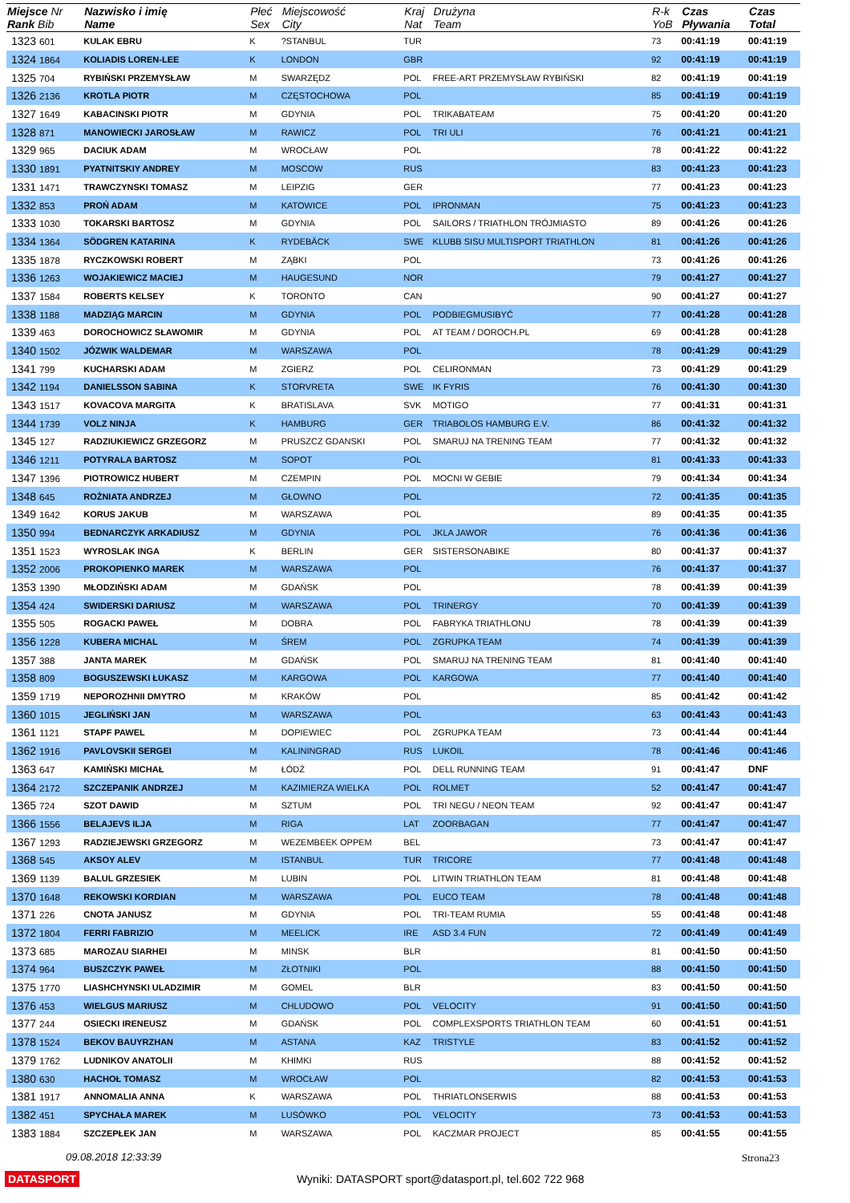| Miejsce Nr Rank Bib | Nazwisko i imię Name | Płeć Sex | Miejscowość City | Kraj Nat | Drużyna Team | R-k YoB | Czas Pływania | Czas Total |
| --- | --- | --- | --- | --- | --- | --- | --- | --- |
| 1323 601 | KULAK EBRU | K | ?STANBUL | TUR | | 73 | 00:41:19 | 00:41:19 |
| 1324 1864 | KOLIADIS LOREN-LEE | K | LONDON | GBR | | 92 | 00:41:19 | 00:41:19 |
| 1325 704 | RYBIŃSKI PRZEMYSŁAW | M | SWARZĘDZ | POL | FREE-ART PRZEMYSŁAW RYBIŃSKI | 82 | 00:41:19 | 00:41:19 |
| 1326 2136 | KROTLA PIOTR | M | CZĘSTOCHOWA | POL | | 85 | 00:41:19 | 00:41:19 |
| 1327 1649 | KABACINSKI PIOTR | M | GDYNIA | POL | TRIKABATEAM | 75 | 00:41:20 | 00:41:20 |
| 1328 871 | MANOWIECKI JAROSŁAW | M | RAWICZ | POL | TRI ULI | 76 | 00:41:21 | 00:41:21 |
| 1329 965 | DACIUK ADAM | M | WROCŁAW | POL | | 78 | 00:41:22 | 00:41:22 |
| 1330 1891 | PYATNITSKIY ANDREY | M | MOSCOW | RUS | | 83 | 00:41:23 | 00:41:23 |
| 1331 1471 | TRAWCZYNSKI TOMASZ | M | LEIPZIG | GER | | 77 | 00:41:23 | 00:41:23 |
| 1332 853 | PROŃ ADAM | M | KATOWICE | POL | IPRONMAN | 75 | 00:41:23 | 00:41:23 |
| 1333 1030 | TOKARSKI BARTOSZ | M | GDYNIA | POL | SAILORS / TRIATHLON TRÓJMIASTO | 89 | 00:41:26 | 00:41:26 |
| 1334 1364 | SÖDGREN KATARINA | K | RYDEBÄCK | SWE | KLUBB SISU MULTISPORT TRIATHLON | 81 | 00:41:26 | 00:41:26 |
| 1335 1878 | RYCZKOWSKI ROBERT | M | ZĄBKI | POL | | 73 | 00:41:26 | 00:41:26 |
| 1336 1263 | WOJAKIEWICZ MACIEJ | M | HAUGESUND | NOR | | 79 | 00:41:27 | 00:41:27 |
| 1337 1584 | ROBERTS KELSEY | K | TORONTO | CAN | | 90 | 00:41:27 | 00:41:27 |
| 1338 1188 | MADZIĄG MARCIN | M | GDYNIA | POL | PODBIEGMUSIBYĆ | 77 | 00:41:28 | 00:41:28 |
| 1339 463 | DOROCHOWICZ SŁAWOMIR | M | GDYNIA | POL | AT TEAM / DOROCH.PL | 69 | 00:41:28 | 00:41:28 |
| 1340 1502 | JÓZWIK WALDEMAR | M | WARSZAWA | POL | | 78 | 00:41:29 | 00:41:29 |
| 1341 799 | KUCHARSKI ADAM | M | ZGIERZ | POL | CELIRONMAN | 73 | 00:41:29 | 00:41:29 |
| 1342 1194 | DANIELSSON SABINA | K | STORVRETA | SWE | IK FYRIS | 76 | 00:41:30 | 00:41:30 |
| 1343 1517 | KOVACOVA MARGITA | K | BRATISLAVA | SVK | MOTIGO | 77 | 00:41:31 | 00:41:31 |
| 1344 1739 | VOLZ NINJA | K | HAMBURG | GER | TRIABOLOS HAMBURG E.V. | 86 | 00:41:32 | 00:41:32 |
| 1345 127 | RADZIUKIEWICZ GRZEGORZ | M | PRUSZCZ GDANSKI | POL | SMARUJ NA TRENING TEAM | 77 | 00:41:32 | 00:41:32 |
| 1346 1211 | POTYRALA BARTOSZ | M | SOPOT | POL | | 81 | 00:41:33 | 00:41:33 |
| 1347 1396 | PIOTROWICZ HUBERT | M | CZEMPIN | POL | MOCNI W GEBIE | 79 | 00:41:34 | 00:41:34 |
| 1348 645 | ROŻNIATA ANDRZEJ | M | GŁOWNO | POL | | 72 | 00:41:35 | 00:41:35 |
| 1349 1642 | KORUS JAKUB | M | WARSZAWA | POL | | 89 | 00:41:35 | 00:41:35 |
| 1350 994 | BEDNARCZYK ARKADIUSZ | M | GDYNIA | POL | JKLA JAWOR | 76 | 00:41:36 | 00:41:36 |
| 1351 1523 | WYROSLAK INGA | K | BERLIN | GER | SISTERSONABIKE | 80 | 00:41:37 | 00:41:37 |
| 1352 2006 | PROKOPIENKO MAREK | M | WARSZAWA | POL | | 76 | 00:41:37 | 00:41:37 |
| 1353 1390 | MŁODZIŃSKI ADAM | M | GDAŃSK | POL | | 78 | 00:41:39 | 00:41:39 |
| 1354 424 | SWIDERSKI DARIUSZ | M | WARSZAWA | POL | TRINERGY | 70 | 00:41:39 | 00:41:39 |
| 1355 505 | ROGACKI PAWEŁ | M | DOBRA | POL | FABRYKA TRIATHLONU | 78 | 00:41:39 | 00:41:39 |
| 1356 1228 | KUBERA MICHAL | M | ŚREM | POL | ZGRUPKA TEAM | 74 | 00:41:39 | 00:41:39 |
| 1357 388 | JANTA MAREK | M | GDAŃSK | POL | SMARUJ NA TRENING TEAM | 81 | 00:41:40 | 00:41:40 |
| 1358 809 | BOGUSZEWSKI ŁUKASZ | M | KARGOWA | POL | KARGOWA | 77 | 00:41:40 | 00:41:40 |
| 1359 1719 | NEPOROZHNII DMYTRO | M | KRAKÓW | POL | | 85 | 00:41:42 | 00:41:42 |
| 1360 1015 | JEGLIŃSKI JAN | M | WARSZAWA | POL | | 63 | 00:41:43 | 00:41:43 |
| 1361 1121 | STAPF PAWEL | M | DOPIEWIEC | POL | ZGRUPKA TEAM | 73 | 00:41:44 | 00:41:44 |
| 1362 1916 | PAVLOVSKII SERGEI | M | KALININGRAD | RUS | LUKOIL | 78 | 00:41:46 | 00:41:46 |
| 1363 647 | KAMIŃSKI MICHAŁ | M | ŁÓDŹ | POL | DELL RUNNING TEAM | 91 | 00:41:47 | DNF |
| 1364 2172 | SZCZEPANIK ANDRZEJ | M | KAZIMIERZA WIELKA | POL | ROLMET | 52 | 00:41:47 | 00:41:47 |
| 1365 724 | SZOT DAWID | M | SZTUM | POL | TRI NEGU / NEON TEAM | 92 | 00:41:47 | 00:41:47 |
| 1366 1556 | BELAJEVS ILJA | M | RIGA | LAT | ZOORBAGAN | 77 | 00:41:47 | 00:41:47 |
| 1367 1293 | RADZIEJEWSKI GRZEGORZ | M | WEZEMBEEK OPPEM | BEL | | 73 | 00:41:47 | 00:41:47 |
| 1368 545 | AKSOY ALEV | M | ISTANBUL | TUR | TRICORE | 77 | 00:41:48 | 00:41:48 |
| 1369 1139 | BALUL GRZESIEK | M | LUBIN | POL | LITWIN TRIATHLON TEAM | 81 | 00:41:48 | 00:41:48 |
| 1370 1648 | REKOWSKI KORDIAN | M | WARSZAWA | POL | EUCO TEAM | 78 | 00:41:48 | 00:41:48 |
| 1371 226 | CNOTA JANUSZ | M | GDYNIA | POL | TRI-TEAM RUMIA | 55 | 00:41:48 | 00:41:48 |
| 1372 1804 | FERRI FABRIZIO | M | MEELICK | IRE | ASD 3.4 FUN | 72 | 00:41:49 | 00:41:49 |
| 1373 685 | MAROZAU SIARHEI | M | MINSK | BLR | | 81 | 00:41:50 | 00:41:50 |
| 1374 964 | BUSZCZYK PAWEŁ | M | ZŁOTNIKI | POL | | 88 | 00:41:50 | 00:41:50 |
| 1375 1770 | LIASHCHYNSKI ULADZIMIR | M | GOMEL | BLR | | 83 | 00:41:50 | 00:41:50 |
| 1376 453 | WIELGUS MARIUSZ | M | CHLUDOWO | POL | VELOCITY | 91 | 00:41:50 | 00:41:50 |
| 1377 244 | OSIECKI IRENEUSZ | M | GDAŃSK | POL | COMPLEXSPORTS TRIATHLON TEAM | 60 | 00:41:51 | 00:41:51 |
| 1378 1524 | BEKOV BAUYRZHAN | M | ASTANA | KAZ | TRISTYLE | 83 | 00:41:52 | 00:41:52 |
| 1379 1762 | LUDNIKOV ANATOLII | M | KHIMKI | RUS | | 88 | 00:41:52 | 00:41:52 |
| 1380 630 | HACHOŁ TOMASZ | M | WROCŁAW | POL | | 82 | 00:41:53 | 00:41:53 |
| 1381 1917 | ANNOMALIA ANNA | K | WARSZAWA | POL | THRIATLONSERWIS | 88 | 00:41:53 | 00:41:53 |
| 1382 451 | SPYCHAŁA MAREK | M | LUSÓWKO | POL | VELOCITY | 73 | 00:41:53 | 00:41:53 |
| 1383 1884 | SZCZEPŁEK JAN | M | WARSZAWA | POL | KACZMAR PROJECT | 85 | 00:41:55 | 00:41:55 |
09.08.2018 12:33:39 Strona23
DATASPORT
Wyniki: DATASPORT sport@datasport.pl, tel.602 722 968